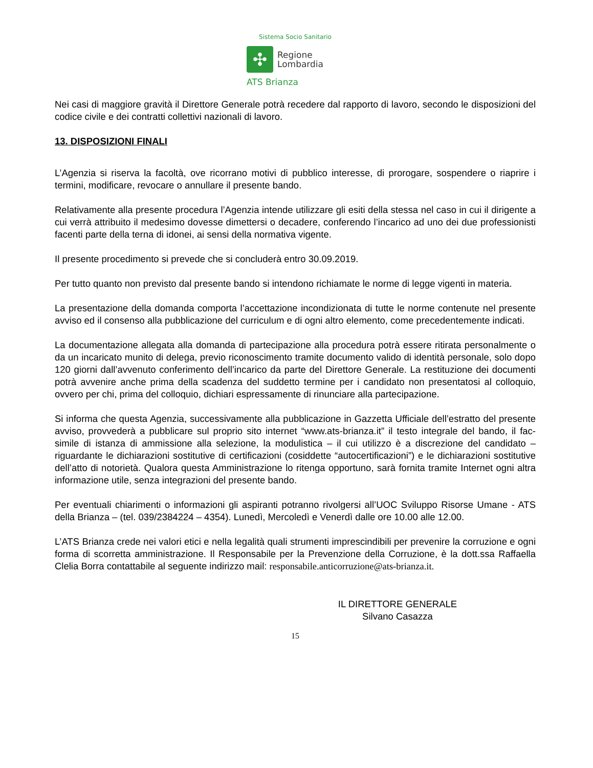Sistema Socio Sanitario
✣
Regione
Lombardia
ATS Brianza
Nei casi di maggiore gravità il Direttore Generale potrà recedere dal rapporto di lavoro, secondo le disposizioni del codice civile e dei contratti collettivi nazionali di lavoro.
13. DISPOSIZIONI FINALI
L’Agenzia si riserva la facoltà, ove ricorrano motivi di pubblico interesse, di prorogare, sospendere o riaprire i termini, modificare, revocare o annullare il presente bando.
Relativamente alla presente procedura l’Agenzia intende utilizzare gli esiti della stessa nel caso in cui il dirigente a cui verrà attribuito il medesimo dovesse dimettersi o decadere, conferendo l’incarico ad uno dei due professionisti facenti parte della terna di idonei, ai sensi della normativa vigente.
Il presente procedimento si prevede che si concluderà entro 30.09.2019.
Per tutto quanto non previsto dal presente bando si intendono richiamate le norme di legge vigenti in materia.
La presentazione della domanda comporta l’accettazione incondizionata di tutte le norme contenute nel presente avviso ed il consenso alla pubblicazione del curriculum e di ogni altro elemento, come precedentemente indicati.
La documentazione allegata alla domanda di partecipazione alla procedura potrà essere ritirata personalmente o da un incaricato munito di delega, previo riconoscimento tramite documento valido di identità personale, solo dopo 120 giorni dall’avvenuto conferimento dell’incarico da parte del Direttore Generale. La restituzione dei documenti potrà avvenire anche prima della scadenza del suddetto termine per i candidato non presentatosi al colloquio, ovvero per chi, prima del colloquio, dichiari espressamente di rinunciare alla partecipazione.
Si informa che questa Agenzia, successivamente alla pubblicazione in Gazzetta Ufficiale dell’estratto del presente avviso, provvederà a pubblicare sul proprio sito internet “www.ats-brianza.it” il testo integrale del bando, il fac-simile di istanza di ammissione alla selezione, la modulistica – il cui utilizzo è a discrezione del candidato – riguardante le dichiarazioni sostitutive di certificazioni (cosiddette “autocertificazioni”) e le dichiarazioni sostitutive dell’atto di notorietà. Qualora questa Amministrazione lo ritenga opportuno, sarà fornita tramite Internet ogni altra informazione utile, senza integrazioni del presente bando.
Per eventuali chiarimenti o informazioni gli aspiranti potranno rivolgersi all’UOC Sviluppo Risorse Umane - ATS della Brianza – (tel. 039/2384224 – 4354). Lunedì, Mercoledì e Venerdì dalle ore 10.00 alle 12.00.
L’ATS Brianza crede nei valori etici e nella legalità quali strumenti imprescindibili per prevenire la corruzione e ogni forma di scorretta amministrazione. Il Responsabile per la Prevenzione della Corruzione, è la dott.ssa Raffaella Clelia Borra contattabile al seguente indirizzo mail: responsabile.anticorruzione@ats-brianza.it.
IL DIRETTORE GENERALE
Silvano Casazza
15